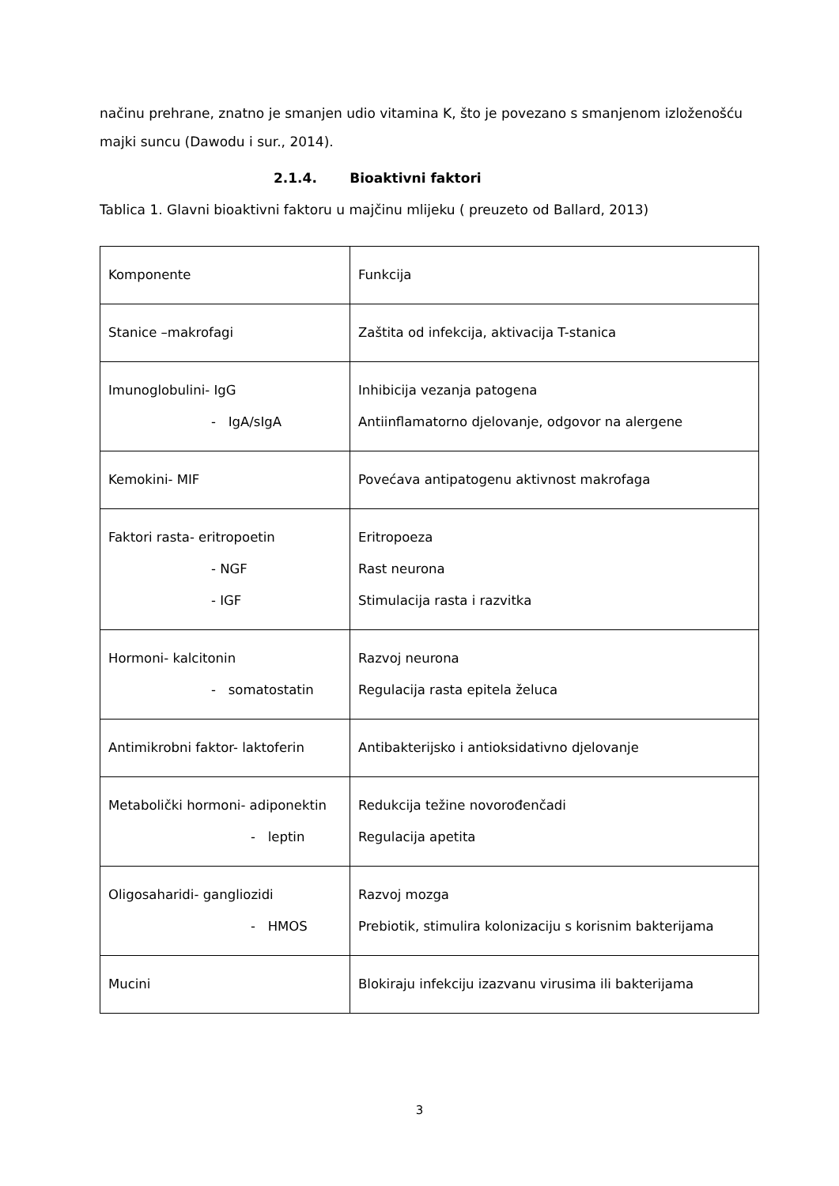načinu prehrane, znatno je smanjen udio vitamina K, što je povezano s smanjenom izloženošću majki suncu (Dawodu i sur., 2014).
2.1.4. Bioaktivni faktori
Tablica 1. Glavni bioaktivni faktoru u majčinu mlijeku ( preuzeto od Ballard, 2013)
| Komponente | Funkcija |
| Stanice –makrofagi | Zaštita od infekcija, aktivacija T-stanica |
| Imunoglobulini- IgG - IgA/sIgA | Inhibicija vezanja patogena Antiinflamatorno djelovanje, odgovor na alergene |
| Kemokini- MIF | Povećava antipatogenu aktivnost makrofaga |
| Faktori rasta- eritropoetin - NGF - IGF | Eritropoeza Rast neurona Stimulacija rasta i razvitka |
| Hormoni- kalcitonin - somatostatin | Razvoj neurona Regulacija rasta epitela želuca |
| Antimikrobni faktor- laktoferin | Antibakterijsko i antioksidativno djelovanje |
| Metabolički hormoni- adiponektin - leptin | Redukcija težine novorođenčadi Regulacija apetita |
| Oligosaharidi- gangliozidi - HMOS | Razvoj mozga Prebiotik, stimulira kolonizaciju s korisnim bakterijama |
| Mucini | Blokiraju infekciju izazvanu virusima ili bakterijama |
3